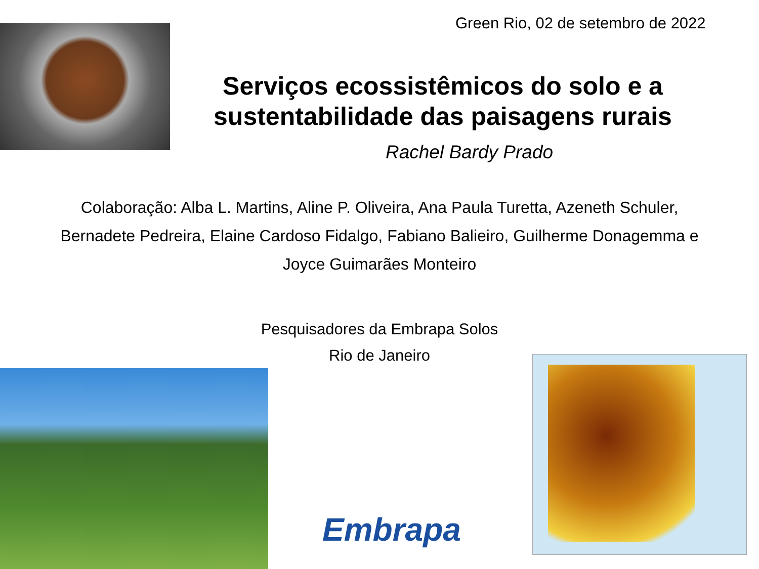Green Rio, 02 de setembro de 2022
Serviços ecossistêmicos do solo e a sustentabilidade das paisagens rurais
Rachel Bardy Prado
Colaboração: Alba L. Martins, Aline P. Oliveira, Ana Paula Turetta, Azeneth Schuler,
Bernadete Pedreira, Elaine Cardoso Fidalgo, Fabiano Balieiro, Guilherme Donagemma e
Joyce Guimarães Monteiro
Pesquisadores da Embrapa Solos
Rio de Janeiro
Embrapa